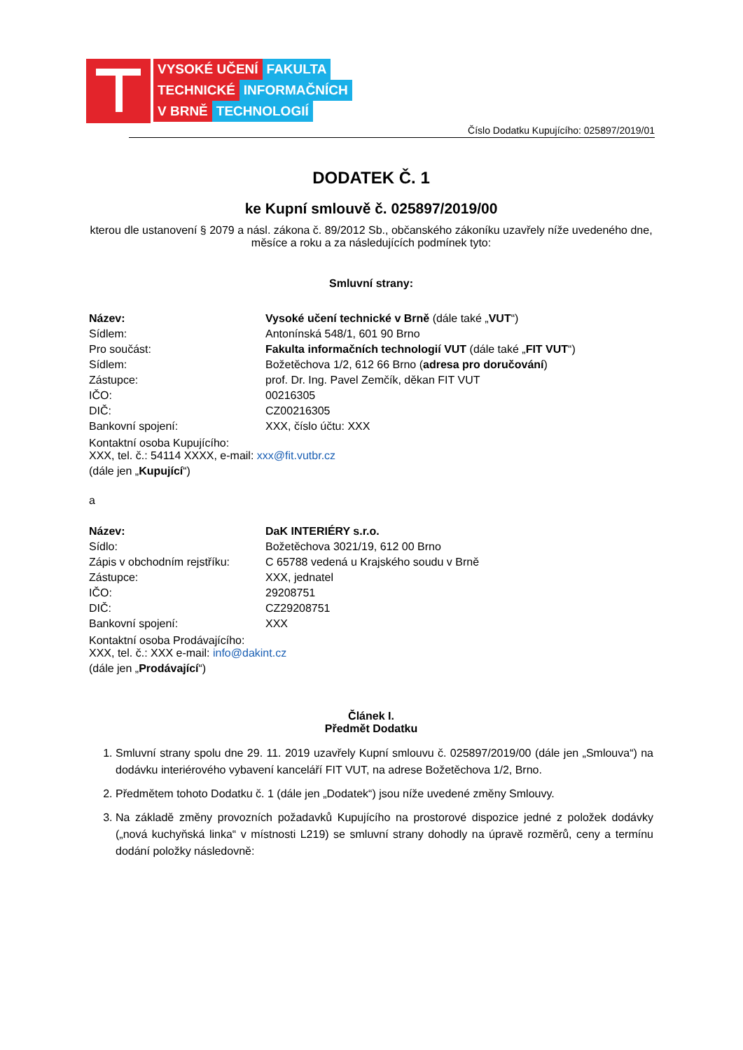VYSOKÉ UČENÍ FAKULTA
TECHNICKÉ INFORMAČNÍCH
V BRNĚ TECHNOLOGIÍ
Číslo Dodatku Kupujícího: 025897/2019/01
DODATEK Č. 1
ke Kupní smlouvě č. 025897/2019/00
kterou dle ustanovení § 2079 a násl. zákona č. 89/2012 Sb., občanského zákoníku uzavřely níže uvedeného dne, měsíce a roku a za následujících podmínek tyto:
Smluvní strany:
| Název: | Vysoké učení technické v Brně (dále také „ VUT “) |
| Sídlem: | Antonínská 548/1, 601 90 Brno |
| Pro součást: | Fakulta informačních technologií VUT (dále také „ FIT VUT “) |
| Sídlem: | Božetěchova 1/2, 612 66 Brno ( adresa pro doručování ) |
| Zástupce: | prof. Dr. Ing. Pavel Zemčík, děkan FIT VUT |
| IČO: | 00216305 |
| DIČ: | CZ00216305 |
| Bankovní spojení: | XXX, číslo účtu: XXX |
Kontaktní osoba Kupujícího:
XXX, tel. č.: 54114 XXXX, e-mail: xxx@fit.vutbr.cz
(dále jen „Kupující“)
a
| Název: | DaK INTERIÉRY s.r.o. |
| Sídlo: | Božetěchova 3021/19, 612 00 Brno |
| Zápis v obchodním rejstříku: | C 65788 vedená u Krajského soudu v Brně |
| Zástupce: | XXX, jednatel |
| IČO: | 29208751 |
| DIČ: | CZ29208751 |
| Bankovní spojení: | XXX |
Kontaktní osoba Prodávajícího:
XXX, tel. č.: XXX e-mail: info@dakint.cz
(dále jen „Prodávající“)
Článek I.
Předmět Dodatku
1. Smluvní strany spolu dne 29. 11. 2019 uzavřely Kupní smlouvu č. 025897/2019/00 (dále jen „Smlouva“) na dodávku interiérového vybavení kanceláří FIT VUT, na adrese Božetěchova 1/2, Brno.
2. Předmětem tohoto Dodatku č. 1 (dále jen „Dodatek“) jsou níže uvedené změny Smlouvy.
3. Na základě změny provozních požadavků Kupujícího na prostorové dispozice jedné z položek dodávky („nová kuchyňská linka“ v místnosti L219) se smluvní strany dohodly na úpravě rozměrů, ceny a termínu dodání položky následovně: